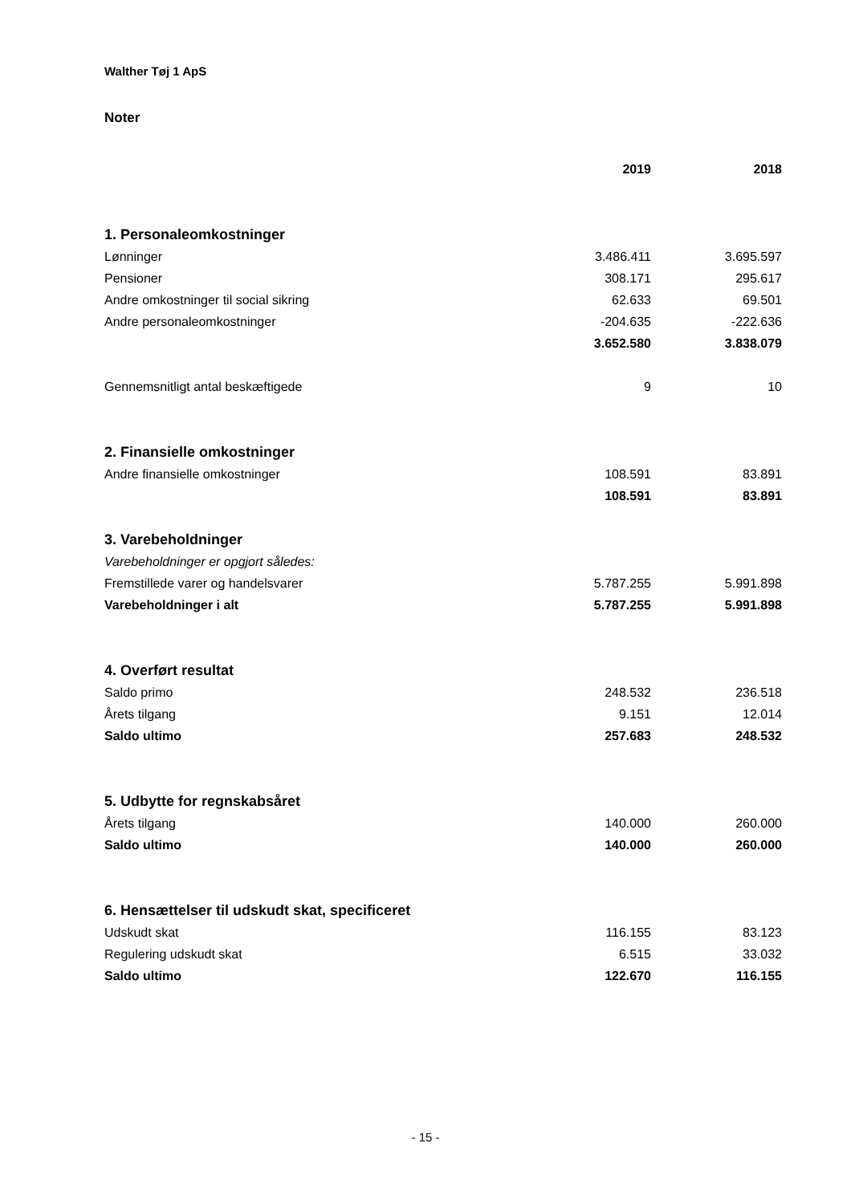Walther Tøj 1 ApS
Noter
| | 2019 | 2018 |
| --- | --- | --- |
| 1. Personaleomkostninger | | |
| Lønninger | 3.486.411 | 3.695.597 |
| Pensioner | 308.171 | 295.617 |
| Andre omkostninger til social sikring | 62.633 | 69.501 |
| Andre personaleomkostninger | -204.635 | -222.636 |
| | 3.652.580 | 3.838.079 |
| Gennemsnitligt antal beskæftigede | 9 | 10 |
| 2. Finansielle omkostninger | | |
| Andre finansielle omkostninger | 108.591 | 83.891 |
| | 108.591 | 83.891 |
| 3. Varebeholdninger | | |
| Varebeholdninger er opgjort således: | | |
| Fremstillede varer og handelsvarer | 5.787.255 | 5.991.898 |
| Varebeholdninger i alt | 5.787.255 | 5.991.898 |
| 4. Overført resultat | | |
| Saldo primo | 248.532 | 236.518 |
| Årets tilgang | 9.151 | 12.014 |
| Saldo ultimo | 257.683 | 248.532 |
| 5. Udbytte for regnskabsåret | | |
| Årets tilgang | 140.000 | 260.000 |
| Saldo ultimo | 140.000 | 260.000 |
| 6. Hensættelser til udskudt skat, specificeret | | |
| Udskudt skat | 116.155 | 83.123 |
| Regulering udskudt skat | 6.515 | 33.032 |
| Saldo ultimo | 122.670 | 116.155 |
- 15 -